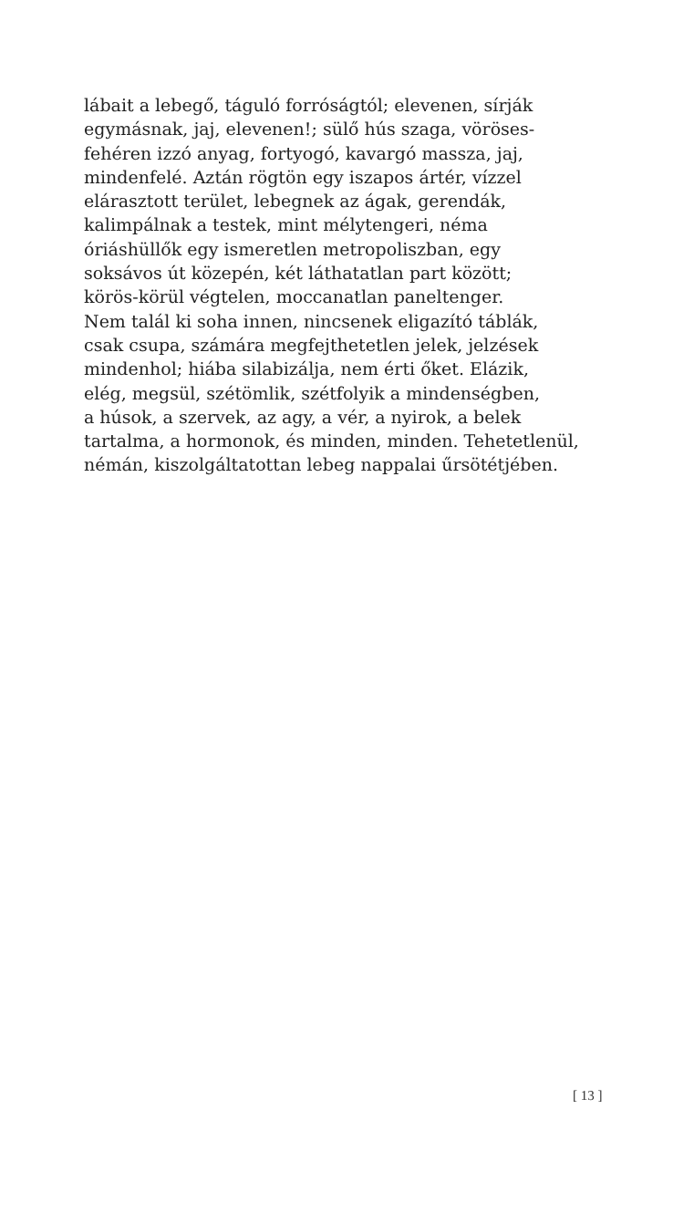lábait a lebegő, táguló forróságtól; elevenen, sírják
egymásnak, jaj, elevenen!; sülő hús szaga, vöröses-
fehéren izzó anyag, fortyogó, kavargó massza, jaj,
mindenfelé. Aztán rögtön egy iszapos ártér, vízzel
elárasztott terület, lebegnek az ágak, gerendák,
kalimpálnak a testek, mint mélytengeri, néma
óriáshüllők egy ismeretlen metropoliszban, egy
soksávos út közepén, két láthatatlan part között;
körös-körül végtelen, moccanatlan paneltenger.
Nem talál ki soha innen, nincsenek eligazító táblák,
csak csupa, számára megfejthetetlen jelek, jelzések
mindenhol; hiába silabizálja, nem érti őket. Elázik,
elég, megsül, szétömlik, szétfolyik a mindenségben,
a húsok, a szervek, az agy, a vér, a nyirok, a belek
tartalma, a hormonok, és minden, minden. Tehetetlenül,
némán, kiszolgáltatottan lebeg nappalai űrsötétjében.
[ 13 ]